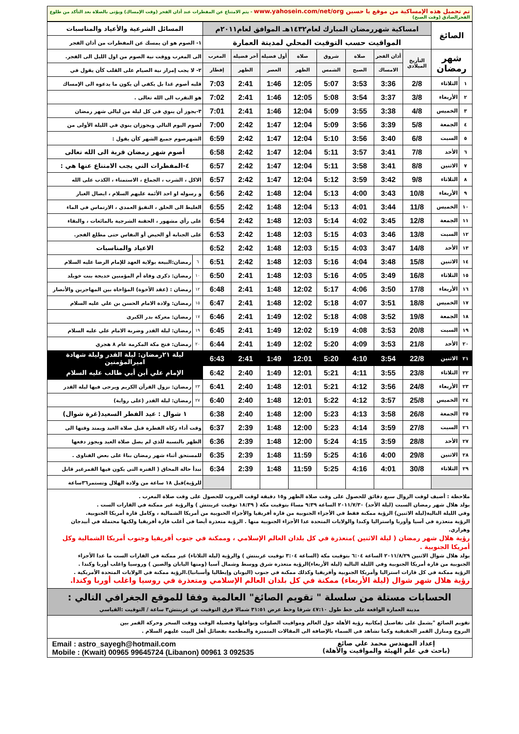تم تحميل هذه الإمساكية من موقع يا حسين www.yahosein.com/net/org - يتم الامتناع عن المفطرات عند أذان الفجر (وقت الإمساك) ويؤتى بالصلاة بعد التأكد من طلوع الفجرالصادق (وقت الصبح)
| الصائغ | | امساكية شهررمضان المبارك لعام١٤٣٢هـ الموافق لعام٢٠١١م | | | | | | | | المسائل الشرعية والأعياد والمناسبات | |
| | | المواقيت حسب التوقيت المحلي لمدينة العمارة | | | | | | | | ١- الصوم هو ان يمسك عن المفطرات من أذان الفجر | |
| شهر رمضان | | التأريخ الميلادي | أذان الفجر | صلاة | شروق | صلاة | أول فضيلة | آخر فضيلة | المغرب | الى المغرب ووقت نية الصوم من اول الليل الى الفجر. | |
| | | | الامساك | الصبح | الشمس | الظهر | العصر | الظهر | إفطار | ٢- لا يجب إمرار نية الصيام على القلب كأن يقول في | |
| ١ | الثلاثاء | 2/8 | 3:36 | 3:53 | 5:07 | 12:05 | 1:46 | 2:41 | 7:03 | قلبه أصوم غدا بل يكفي أن يكون ما يدعوه الى الإمساك | |
| ٢ | الأربعاء | 3/8 | 3:37 | 3:54 | 5:08 | 12:05 | 1:46 | 2:41 | 7:02 | هو التقرب الى الله تعالى . | |
| ٣ | الخميس | 4/8 | 3:38 | 3:55 | 5:09 | 12:04 | 1:46 | 2:41 | 7:01 | ٣-يجوز أن ينوي في كل ليلة من ليالي شهر رمضان | |
| ٤ | الجمعة | 5/8 | 3:39 | 3:56 | 5:09 | 12:04 | 1:47 | 2:42 | 7:00 | لصوم اليوم التالي ويجوزان ينوي في الليلة الأولى من | |
| ٥ | السبت | 6/8 | 3:40 | 3:56 | 5:10 | 12:04 | 1:47 | 2:42 | 6:59 | الشهرصوم جميع الشهر كأن يقول : | |
| ٦ | الأحد | 7/8 | 3:41 | 3:57 | 5:11 | 12:04 | 1:47 | 2:42 | 6:58 | أصوم شهر رمضان قربة الى الله تعالى | |
| ٧ | الاثنين | 8/8 | 3:41 | 3:58 | 5:11 | 12:04 | 1:47 | 2:42 | 6:57 | ٤-المفطرات التي يجب الامتناع عنها هي : | |
| ٨ | الثلاثاء | 9/8 | 3:42 | 3:59 | 5:12 | 12:04 | 1:47 | 2:42 | 6:57 | الاكل ، الشرب ، الجماع ، الاستمناء ، الكذب على الله | |
| ٩ | الأربعاء | 10/8 | 3:43 | 4:00 | 5:13 | 12:04 | 1:48 | 2:42 | 6:56 | و رسوله او احد الأئمة عليهم السلام ، ايصال الغبار | |
| ١٠ | الخميس | 11/8 | 3:44 | 4:01 | 5:13 | 12:04 | 1:48 | 2:42 | 6:55 | الغليظ الى الحلق ، التقيؤ العمدي ، الارتماس في الماء | |
| ١١ | الجمعة | 12/8 | 3:45 | 4:02 | 5:14 | 12:03 | 1:48 | 2:42 | 6:54 | على رأي مشهور ، الحقنة الشرجية بالمائعات ، والبقاء | |
| ١٢ | السبت | 13/8 | 3:46 | 4:03 | 5:15 | 12:03 | 1:48 | 2:42 | 6:53 | على الجنابة أو الحيض أو النفاس حتى مطلع الفجر. | |
| ١٣ | الأحد | 14/8 | 3:47 | 4:03 | 5:15 | 12:03 | 1:48 | 2:42 | 6:52 | الاعياد والمناسبات | |
| ١٤ | الاثنين | 15/8 | 3:48 | 4:04 | 5:16 | 12:03 | 1:48 | 2:42 | 6:51 | ٦ | رمضان:البيعة بولاية العهد للإمام الرضا عليه السلام |
| ١٥ | الثلاثاء | 16/8 | 3:49 | 4:05 | 5:16 | 12:03 | 1:48 | 2:41 | 6:50 | ١٠ | رمضان: ذكرى وفاة أم المؤمنين خديجة بنت خويلد |
| ١٦ | الأربعاء | 17/8 | 3:50 | 4:06 | 5:17 | 12:02 | 1:48 | 2:41 | 6:48 | ١٢ | رمضان : (عقد الأخوة) المؤاخاة بين المهاجرين والأنصار |
| ١٧ | الخميس | 18/8 | 3:51 | 4:07 | 5:18 | 12:02 | 1:48 | 2:41 | 6:47 | ١٥ | رمضان: ولادة الامام الحسن بن علي عليه السلام |
| ١٨ | الجمعة | 19/8 | 3:52 | 4:08 | 5:18 | 12:02 | 1:49 | 2:41 | 6:46 | ١٧ | رمضان: معركة بدر الكبرى |
| ١٩ | السبت | 20/8 | 3:53 | 4:08 | 5:19 | 12:02 | 1:49 | 2:41 | 6:45 | ١٩ | رمضان: ليلة القدر وضربة الامام علي عليه السلام |
| ٢٠ | الأحد | 21/8 | 3:53 | 4:09 | 5:20 | 12:02 | 1:49 | 2:41 | 6:44 | ٢٠ | رمضان: فتح مكة المكرمة عام ٨ هجري |
| ٢١ | الاثنين | 22/8 | 3:54 | 4:10 | 5:20 | 12:01 | 1:49 | 2:41 | 6:43 | ليلة ٢١رمضان: ليلة القدر وليلة شهادة اميرالمؤمنين | |
| ٢٢ | الثلاثاء | 23/8 | 3:55 | 4:11 | 5:21 | 12:01 | 1:49 | 2:40 | 6:42 | الإمام علي أبن أبي طالب عليه السلام | |
| ٢٣ | الأربعاء | 24/8 | 3:56 | 4:12 | 5:21 | 12:01 | 1:48 | 2:40 | 6:41 | ٢٣ | رمضان: نزول القرآن الكريم ويرجى فيها ليلة القدر |
| ٢٤ | الخميس | 25/8 | 3:57 | 4:12 | 5:22 | 12:01 | 1:48 | 2:40 | 6:40 | ٢٧ | رمضان: ليلة القدر (على رواية) |
| ٢٥ | الجمعة | 26/8 | 3:58 | 4:13 | 5:23 | 12:00 | 1:48 | 2:40 | 6:38 | ١ شوال : عيد الفطر السعيد(غرة شوال) | |
| ٢٦ | السبت | 27/8 | 3:59 | 4:14 | 5:23 | 12:00 | 1:48 | 2:39 | 6:37 | وقت أداء زكاة الفطرة قبل صلاة العيد ويمتد وقتها الى | |
| ٢٧ | الأحد | 28/8 | 3:59 | 4:15 | 5:24 | 12:00 | 1:48 | 2:39 | 6:36 | الظهر بالنسبة للذي لم يصل صلاة العيد ويجوز دفعها | |
| ٢٨ | الاثنين | 29/8 | 4:00 | 4:16 | 5:25 | 11:59 | 1:48 | 2:39 | 6:35 | للمستحق أثناء شهر رمضان بناءً على بعض الفتاوى . | |
| ٢٩ | الثلاثاء | 30/8 | 4:01 | 4:16 | 5:25 | 11:59 | 1:48 | 2:39 | 6:34 | تبدأ حالة المحاق ( الفترة التي يكون فيها القمرغير قابل | |
| | | | | | | | | | | للرؤية)قبل ١٨ ساعة من ولادة الهلال وتستمر٣٦ساعة | |
ملاحظة : أضيف لوقت الزوال سبع دقائق للحصول على وقت صلاة الظهر و١٥ دقيقة لوقت الغروب للحصول على وقت صلاة المغرب .
يولد هلال شهر رمضان السبت (ليلة الأحد) ٢٠١١/٧/٣٠ الساعة ٩:٣٩ مساءً بتوقيت مكة ( ١٨:٣٩ توقيت غرينتش ) والرؤية غير ممكنة في القارات الست .
وفي الليلة التالية(ليلة الاثنين) الرؤية ممكنة فقط في الأجزاء الجنوبية من قارة أفريقيا والأجزاء الحنوبية من أمريكا الشمالية ، وكامل قارة أمريكا الجنوبية.
الرؤية متعذرة في آسيا وأوربا واستراليا وكندا والولايات المتحدة عدا الأجزاء الجنوبية منها . الرؤية متعذرة أيضا في أغلب قارة أفريقيا ولكنها محتملة في أبيدجان وهراري.
رؤية هلال شهر رمضان ( ليلة الاثنين )متعذرة في كل بلدان العالم الإسلامي ، وممكنة في جنوب أفريقيا وجنوب أمريكا الشمالية وكل أمريكا الجنوبية .
يولد هلال شوال الاثنين ٢٠١١/٨/٢٩ الساعة ٦:٠٤ بتوقيت مكة (الساعة ٣:٠٤ توقيت غرينتش ) والرؤية (ليلة الثلاثاء) غير ممكنة في القارات الست ما عدا الأجزاء
الجنوبية من قارة أمريكا الجنوبية وفي الليلة التالية (ليلة الأربعاء)الرؤية متعذرة شرق ووسط وشمال آسيا (ومنها اليابان والصين ) وروسيا واغلب أوربا وكندا .
الرؤية ممكنة في كل قارات استراليا وأمريكا الجنوبية وأفريقيا وكذلك ممكنة في جنوب (اليونان وإيطاليا وأسبانيا).الرؤية ممكنة في الولايات المتحدة الأمريكية .
رؤية هلال شهر شوال (ليلة الأربعاء) ممكنة في كل بلدان العالم الإسلامي ومتعذرة في روسيا واغلب أوربا وكندا.
الحسابات مستلة من سلسلة " تقويم الصائغ" العالمية وفقا للموقع الجغرافي التالي :
مدينة العمارة الواقعة على خط طول ٤٧:١٠ شرقا وخط عرض ٣١:٥١ شمالا فرق التوقيت عن غرينتش٣ ساعة / التوقيت :القياسي
تقويم الصائغ "يشمل على تفاصيل إمكانية رؤية الأهلة حول العالم ومواقيت الصلوات ونوافلها وفضيلة الوقت ووقت السحر وحركة القمر بين
البروج ومنازل القمر الحقيقية وكما تشاهد في السماء بالإضافة الى المقالات المتميزة والمطعمة بفضائل أهل البيت عليهم السلام .
إعداد المهندس محمد علي صائغ
(باحث في علم الهيئة والمواقيت والأهلة)
Email : astro_sayegh@hotmail.com
Mobile : (Kwait) 00965 99645724 (Libanon) 00961 3 092535